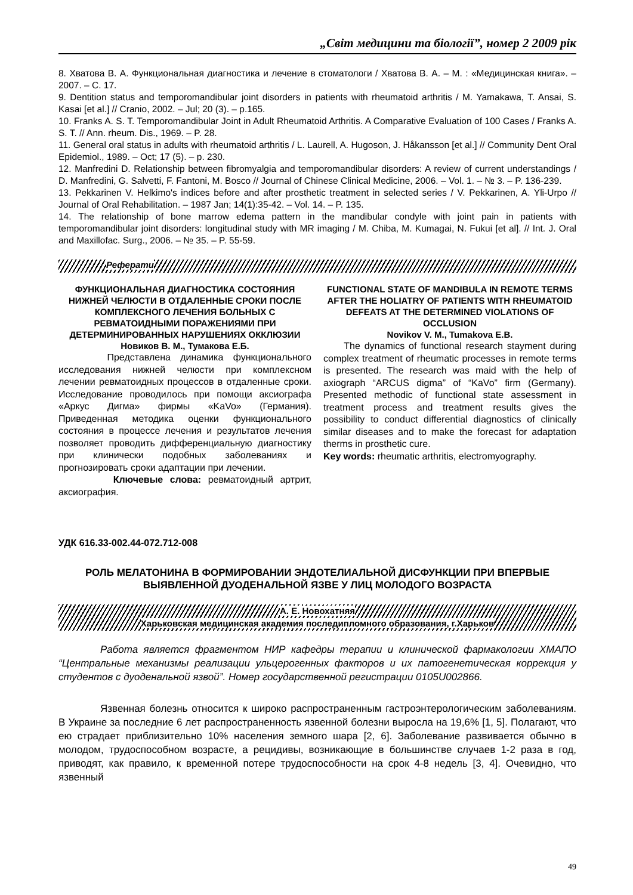„Світ медицини та біології”, номер 2 2009 рік
8. Хватова В. А. Функциональная диагностика и лечение в стоматологи / Хватова В. А. – М. : «Медицинская книга». – 2007. – С. 17.
9. Dentition status and temporomandibular joint disorders in patients with rheumatoid arthritis / M. Yamakawa, T. Ansai, S. Kasai [et al.] // Cranio, 2002. – Jul; 20 (3). – p.165.
10. Franks A. S. T. Temporomandibular Joint in Adult Rheumatoid Arthritis. A Comparative Evaluation of 100 Cases / Franks A. S. T. // Ann. rheum. Dis., 1969. – P. 28.
11. General oral status in adults with rheumatoid arthritis / L. Laurell, A. Hugoson, J. Håkansson [et al.] // Community Dent Oral Epidemiol., 1989. – Oct; 17 (5). – p. 230.
12. Manfredini D. Relationship between fibromyalgia and temporomandibular disorders: A review of current understandings / D. Manfredini, G. Salvetti, F. Fantoni, M. Bosco // Journal of Chinese Clinical Medicine, 2006. – Vol. 1. – № 3. – P. 136-239.
13. Pekkarinen V. Helkimo's indices before and after prosthetic treatment in selected series / V. Pekkarinen, A. Yli-Urpo // Journal of Oral Rehabilitation. – 1987 Jan; 14(1):35-42. – Vol. 14. – P. 135.
14. The relationship of bone marrow edema pattern in the mandibular condyle with joint pain in patients with temporomandibular joint disorders: longitudinal study with MR imaging / M. Chiba, M. Kumagai, N. Fukui [et al]. // Int. J. Oral and Maxillofac. Surg., 2006. – № 35. – P. 55-59.
Реферати
ФУНКЦИОНАЛЬНАЯ ДИАГНОСТИКА СОСТОЯНИЯ НИЖНЕЙ ЧЕЛЮСТИ В ОТДАЛЕННЫЕ СРОКИ ПОСЛЕ КОМПЛЕКСНОГО ЛЕЧЕНИЯ БОЛЬНЫХ С РЕВМАТОИДНЫМИ ПОРАЖЕНИЯМИ ПРИ ДЕТЕРМИНИРОВАННЫХ НАРУШЕНИЯХ ОККЛЮЗИИ
Новиков В. М., Тумакова Е.Б.
Представлена динамика функционального исследования нижней челюсти при комплексном лечении ревматоидных процессов в отдаленные сроки. Исследование проводилось при помощи аксиографа «Аркус Дигма» фирмы «KaVo» (Германия). Приведенная методика оценки функционального состояния в процессе лечения и результатов лечения позволяет проводить дифференциальную диагностику при клинически подобных заболеваниях и прогнозировать сроки адаптации при лечении.
Ключевые слова: ревматоидный артрит, аксиография.
FUNCTIONAL STATE OF MANDIBULA IN REMOTE TERMS AFTER THE HOLIATRY OF PATIENTS WITH RHEUMATOID DEFEATS AT THE DETERMINED VIOLATIONS OF OCCLUSION
Novikov V. M., Tumakova E.B.
The dynamics of functional research stayment during complex treatment of rheumatic processes in remote terms is presented. The research was maid with the help of axiograph “ARCUS digma” of “KaVo” firm (Germany). Presented methodic of functional state assessment in treatment process and treatment results gives the possibility to conduct differential diagnostics of clinically similar diseases and to make the forecast for adaptation therms in prosthetic cure.
Key words: rheumatic arthritis, electromyography.
УДК 616.33-002.44-072.712-008
РОЛЬ МЕЛАТОНИНА В ФОРМИРОВАНИИ ЭНДОТЕЛИАЛЬНОЙ ДИСФУНКЦИИ ПРИ ВПЕРВЫЕ ВЫЯВЛЕННОЙ ДУОДЕНАЛЬНОЙ ЯЗВЕ У ЛИЦ МОЛОДОГО ВОЗРАСТА
А. Е. Новохатняя
Харьковская медицинская академия последипломного образования, г.Харьков
Работа является фрагментом НИР кафедры терапии и клинической фармакологии ХМАПО “Центральные механизмы реализации ульцерогенных факторов и их патогенетическая коррекция у студентов с дуоденальной язвой”. Номер государственной регистрации 0105U002866.
Язвенная болезнь относится к широко распространенным гастроэнтерологическим заболеваниям. В Украине за последние 6 лет распространенность язвенной болезни выросла на 19,6% [1, 5]. Полагают, что ею страдает приблизительно 10% населения земного шара [2, 6]. Заболевание развивается обычно в молодом, трудоспособном возрасте, а рецидивы, возникающие в большинстве случаев 1-2 раза в год, приводят, как правило, к временной потере трудоспособности на срок 4-8 недель [3, 4]. Очевидно, что язвенный
49